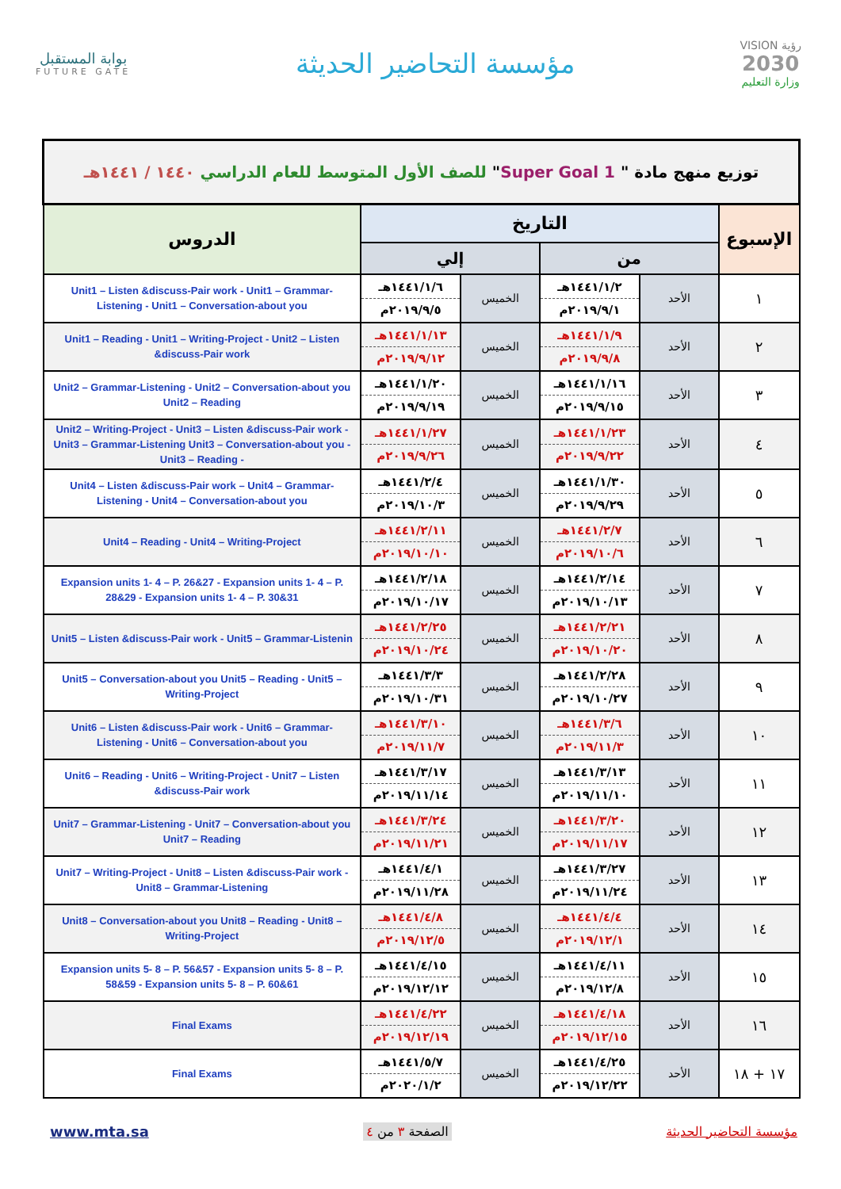بوابة المستقبل
FUTURE GATE
مؤسسة التحاضير الحديثة
VISION رؤية
2030
وزارة التعليم
| توزيع منهج مادة " Super Goal 1 " للصف الأول المتوسط للعام الدراسي ١٤٤٠ / ١٤٤١هـ | | | | | |
| الإسبوع | التاريخ | | | | الدروس |
| | من | | إلي | | |
| ١ | الأحد | ١٤٤١/١/٢هـ ٢٠١٩/٩/١م | الخميس | ١٤٤١/١/٦هـ ٢٠١٩/٩/٥م | Unit1 – Listen &discuss-Pair work - Unit1 – Grammar-Listening - Unit1 – Conversation-about you |
| ٢ | الأحد | ١٤٤١/١/٩هـ ٢٠١٩/٩/٨م | الخميس | ١٤٤١/١/١٣هـ ٢٠١٩/٩/١٢م | Unit1 – Reading - Unit1 – Writing-Project - Unit2 – Listen &discuss-Pair work |
| ٣ | الأحد | ١٤٤١/١/١٦هـ ٢٠١٩/٩/١٥م | الخميس | ١٤٤١/١/٢٠هـ ٢٠١٩/٩/١٩م | Unit2 – Grammar-Listening - Unit2 – Conversation-about you Unit2 – Reading |
| ٤ | الأحد | ١٤٤١/١/٢٣هـ ٢٠١٩/٩/٢٢م | الخميس | ١٤٤١/١/٢٧هـ ٢٠١٩/٩/٢٦م | Unit2 – Writing-Project - Unit3 – Listen &discuss-Pair work - Unit3 – Grammar-Listening Unit3 – Conversation-about you - Unit3 – Reading - |
| ٥ | الأحد | ١٤٤١/١/٣٠هـ ٢٠١٩/٩/٢٩م | الخميس | ١٤٤١/٢/٤هـ ٢٠١٩/١٠/٣م | Unit4 – Listen &discuss-Pair work – Unit4 – Grammar-Listening - Unit4 – Conversation-about you |
| ٦ | الأحد | ١٤٤١/٢/٧هـ ٢٠١٩/١٠/٦م | الخميس | ١٤٤١/٢/١١هـ ٢٠١٩/١٠/١٠م | Unit4 – Reading - Unit4 – Writing-Project |
| ٧ | الأحد | ١٤٤١/٢/١٤هـ ٢٠١٩/١٠/١٣م | الخميس | ١٤٤١/٢/١٨هـ ٢٠١٩/١٠/١٧م | Expansion units 1- 4 – P. 26&27 - Expansion units 1- 4 – P. 28&29 - Expansion units 1- 4 – P. 30&31 |
| ٨ | الأحد | ١٤٤١/٢/٢١هـ ٢٠١٩/١٠/٢٠م | الخميس | ١٤٤١/٢/٢٥هـ ٢٠١٩/١٠/٢٤م | Unit5 – Listen &discuss-Pair work - Unit5 – Grammar-Listenin |
| ٩ | الأحد | ١٤٤١/٢/٢٨هـ ٢٠١٩/١٠/٢٧م | الخميس | ١٤٤١/٣/٣هـ ٢٠١٩/١٠/٣١م | Unit5 – Conversation-about you Unit5 – Reading - Unit5 – Writing-Project |
| ١٠ | الأحد | ١٤٤١/٣/٦هـ ٢٠١٩/١١/٣م | الخميس | ١٤٤١/٣/١٠هـ ٢٠١٩/١١/٧م | Unit6 – Listen &discuss-Pair work - Unit6 – Grammar-Listening - Unit6 – Conversation-about you |
| ١١ | الأحد | ١٤٤١/٣/١٣هـ ٢٠١٩/١١/١٠م | الخميس | ١٤٤١/٣/١٧هـ ٢٠١٩/١١/١٤م | Unit6 – Reading - Unit6 – Writing-Project - Unit7 – Listen &discuss-Pair work |
| ١٢ | الأحد | ١٤٤١/٣/٢٠هـ ٢٠١٩/١١/١٧م | الخميس | ١٤٤١/٣/٢٤هـ ٢٠١٩/١١/٢١م | Unit7 – Grammar-Listening - Unit7 – Conversation-about you Unit7 – Reading |
| ١٣ | الأحد | ١٤٤١/٣/٢٧هـ ٢٠١٩/١١/٢٤م | الخميس | ١٤٤١/٤/١هـ ٢٠١٩/١١/٢٨م | Unit7 – Writing-Project - Unit8 – Listen &discuss-Pair work - Unit8 – Grammar-Listening |
| ١٤ | الأحد | ١٤٤١/٤/٤هـ ٢٠١٩/١٢/١م | الخميس | ١٤٤١/٤/٨هـ ٢٠١٩/١٢/٥م | Unit8 – Conversation-about you Unit8 – Reading - Unit8 – Writing-Project |
| ١٥ | الأحد | ١٤٤١/٤/١١هـ ٢٠١٩/١٢/٨م | الخميس | ١٤٤١/٤/١٥هـ ٢٠١٩/١٢/١٢م | Expansion units 5- 8 – P. 56&57 - Expansion units 5- 8 – P. 58&59 - Expansion units 5- 8 – P. 60&61 |
| ١٦ | الأحد | ١٤٤١/٤/١٨هـ ٢٠١٩/١٢/١٥م | الخميس | ١٤٤١/٤/٢٢هـ ٢٠١٩/١٢/١٩م | Final Exams |
| ١٧ + ١٨ | الأحد | ١٤٤١/٤/٢٥هـ ٢٠١٩/١٢/٢٢م | الخميس | ١٤٤١/٥/٧هـ ٢٠٢٠/١/٢م | Final Exams |
www.mta.sa الصفحة ٣ من ٤ مؤسسة التحاضير الحديثة